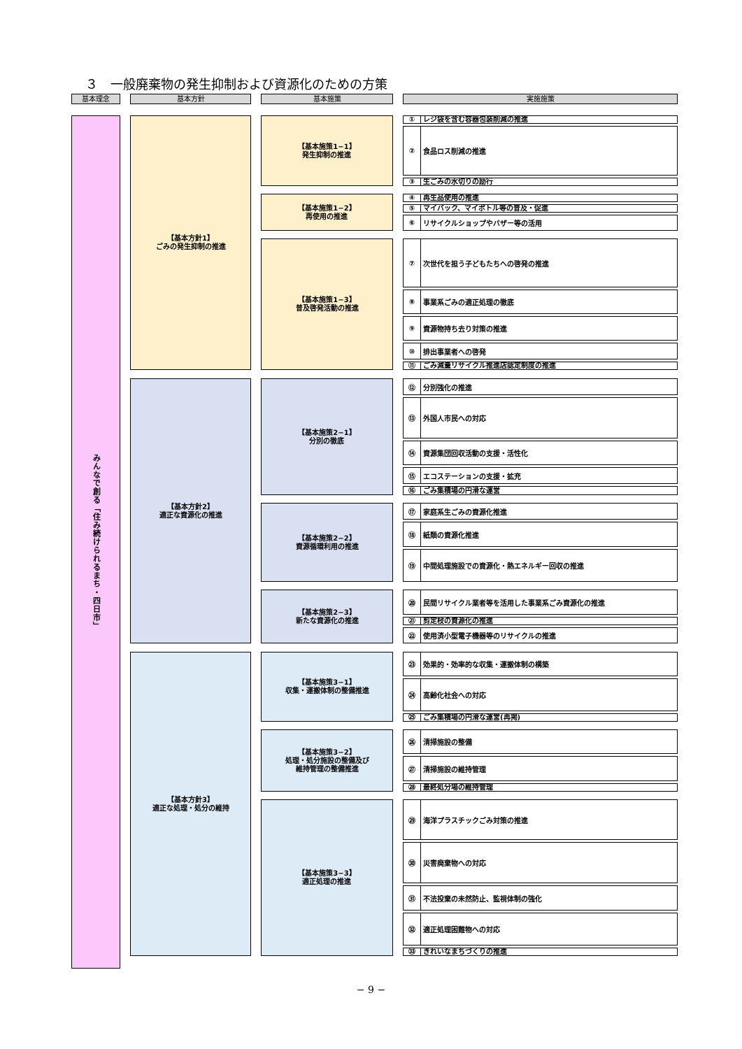３　一般廃棄物の発生抑制および資源化のための方策
基本理念 基本方針 基本施策 実施施策
みんなで創る「住み続けられるまち・四日市」
【基本方針1】
ごみの発生抑制の推進
【基本施策1−1】
発生抑制の推進
① レジ袋を含む容器包装削減の推進
② 食品ロス削減の推進
③ 生ごみの水切りの励行
【基本施策1−2】
再使用の推進
④ 再生品使用の推進
⑤ マイバック、マイボトル等の普及・促進
⑥ リサイクルショップやバザー等の活用
【基本施策1−3】
普及啓発活動の推進
⑦ 次世代を担う子どもたちへの啓発の推進
⑧ 事業系ごみの適正処理の徹底
⑨ 資源物持ち去り対策の推進
⑩ 排出事業者への啓発
⑪ ごみ減量リサイクル推進店認定制度の推進
【基本方針2】
適正な資源化の推進
【基本施策2−1】
分別の徹底
⑫ 分別強化の推進
⑬ 外国人市民への対応
⑭ 資源集団回収活動の支援・活性化
⑮ エコステーションの支援・拡充
⑯ ごみ集積場の円滑な運営
【基本施策2−2】
資源循環利用の推進
⑰ 家庭系生ごみの資源化推進
⑱ 紙類の資源化推進
⑲ 中間処理施設での資源化・熱エネルギー回収の推進
【基本施策2−3】
新たな資源化の推進
⑳ 民間リサイクル業者等を活用した事業系ごみ資源化の推進
㉑ 剪定枝の資源化の推進
㉒ 使用済小型電子機器等のリサイクルの推進
【基本方針3】
適正な処理・処分の維持
【基本施策3−1】
収集・運搬体制の整備推進
㉓ 効果的・効率的な収集・運搬体制の構築
㉔ 高齢化社会への対応
㉕ ごみ集積場の円滑な運営(再掲)
【基本施策3−2】
処理・処分施設の整備及び
維持管理の整備推進
㉖ 清掃施設の整備
㉗ 清掃施設の維持管理
㉘ 最終処分場の維持管理
【基本施策3−3】
適正処理の推進
㉙ 海洋プラスチックごみ対策の推進
㉚ 災害廃棄物への対応
㉛ 不法投棄の未然防止、監視体制の強化
㉜ 適正処理困難物への対応
㉝ きれいなまちづくりの推進
− 9 −